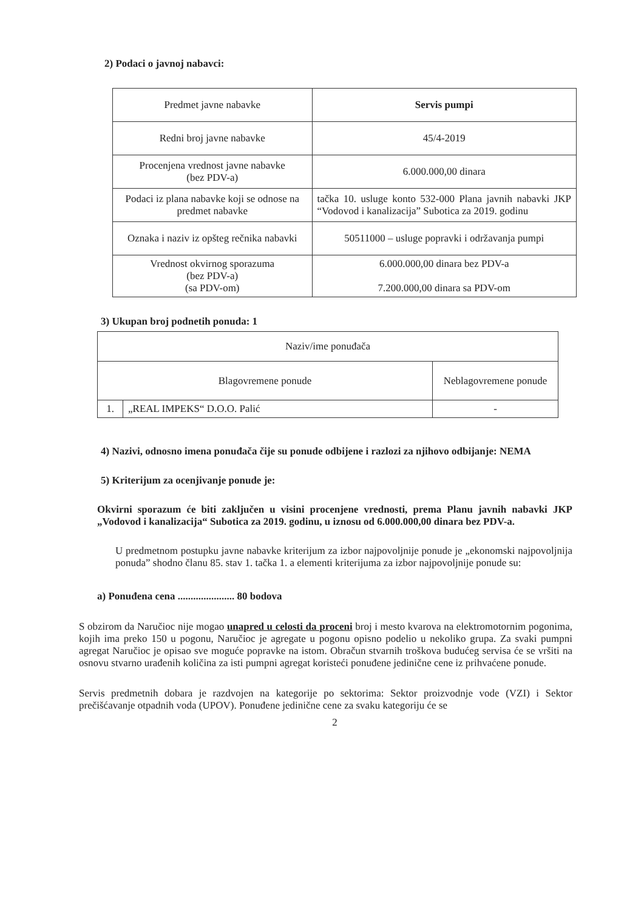2) Podaci o javnoj nabavci:
| Predmet javne nabavke | Servis pumpi |
| Redni broj javne nabavke | 45/4-2019 |
| Procenjena vrednost javne nabavke (bez PDV-a) | 6.000.000,00 dinara |
| Podaci iz plana nabavke koji se odnose na predmet nabavke | tačka 10. usluge konto 532-000 Plana javnih nabavki JKP “Vodovod i kanalizacija” Subotica za 2019. godinu |
| Oznaka i naziv iz opšteg rečnika nabavki | 50511000 – usluge popravki i održavanja pumpi |
| Vrednost okvirnog sporazuma (bez PDV-a) (sa PDV-om) | 6.000.000,00 dinara bez PDV-a 7.200.000,00 dinara sa PDV-om |
3) Ukupan broj podnetih ponuda: 1
| Naziv/ime ponuđača | | |
| Blagovremene ponude | | Neblagovremene ponude |
| 1. | „REAL IMPEKS“ D.O.O. Palić | - |
4) Nazivi, odnosno imena ponuđača čije su ponude odbijene i razlozi za njihovo odbijanje: NEMA
5) Kriterijum za ocenjivanje ponude je:
Okvirni sporazum će biti zaključen u visini procenjene vrednosti, prema Planu javnih nabavki JKP „Vodovod i kanalizacija“ Subotica za 2019. godinu, u iznosu od 6.000.000,00 dinara bez PDV-a.
U predmetnom postupku javne nabavke kriterijum za izbor najpovoljnije ponude je „ekonomski najpovoljnija ponuda” shodno članu 85. stav 1. tačka 1. a elementi kriterijuma za izbor najpovoljnije ponude su:
a) Ponuđena cena ...................... 80 bodova
S obzirom da Naručioc nije mogao unapred u celosti da proceni broj i mesto kvarova na elektromotornim pogonima, kojih ima preko 150 u pogonu, Naručioc je agregate u pogonu opisno podelio u nekoliko grupa. Za svaki pumpni agregat Naručioc je opisao sve moguće popravke na istom. Obračun stvarnih troškova budućeg servisa će se vršiti na osnovu stvarno urađenih količina za isti pumpni agregat koristeći ponuđene jedinične cene iz prihvaćene ponude.
Servis predmetnih dobara je razdvojen na kategorije po sektorima: Sektor proizvodnje vode (VZI) i Sektor prečišćavanje otpadnih voda (UPOV). Ponuđene jedinične cene za svaku kategoriju će se
2